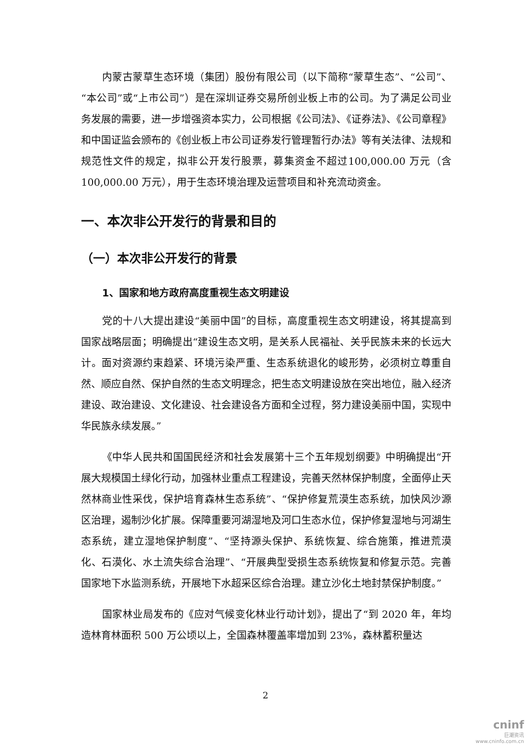内蒙古蒙草生态环境（集团）股份有限公司（以下简称“蒙草生态”、“公司”、“本公司”或“上市公司”）是在深圳证券交易所创业板上市的公司。为了满足公司业务发展的需要，进一步增强资本实力，公司根据《公司法》、《证券法》、《公司章程》和中国证监会颁布的《创业板上市公司证券发行管理暂行办法》等有关法律、法规和规范性文件的规定，拟非公开发行股票，募集资金不超过100,000.00 万元（含 100,000.00 万元），用于生态环境治理及运营项目和补充流动资金。
一、本次非公开发行的背景和目的
（一）本次非公开发行的背景
1、国家和地方政府高度重视生态文明建设
党的十八大提出建设“美丽中国”的目标，高度重视生态文明建设，将其提高到国家战略层面；明确提出“建设生态文明，是关系人民福祉、关乎民族未来的长远大计。面对资源约束趋紧、环境污染严重、生态系统退化的峻形势，必须树立尊重自然、顺应自然、保护自然的生态文明理念，把生态文明建设放在突出地位，融入经济建设、政治建设、文化建设、社会建设各方面和全过程，努力建设美丽中国，实现中华民族永续发展。”
《中华人民共和国国民经济和社会发展第十三个五年规划纲要》中明确提出“开展大规模国土绿化行动，加强林业重点工程建设，完善天然林保护制度，全面停止天然林商业性采伐，保护培育森林生态系统”、“保护修复荒漠生态系统，加快风沙源区治理，遏制沙化扩展。保障重要河湖湿地及河口生态水位，保护修复湿地与河湖生态系统，建立湿地保护制度”、“坚持源头保护、系统恢复、综合施策，推进荒漠化、石漠化、水土流失综合治理”、“开展典型受损生态系统恢复和修复示范。完善国家地下水监测系统，开展地下水超采区综合治理。建立沙化土地封禁保护制度。”
国家林业局发布的《应对气候变化林业行动计划》，提出了“到 2020 年，年均造林育林面积 500 万公顷以上，全国森林覆盖率增加到 23%，森林蓄积量达
2
cninf
巨潮资讯
www.cninfo.com.cn